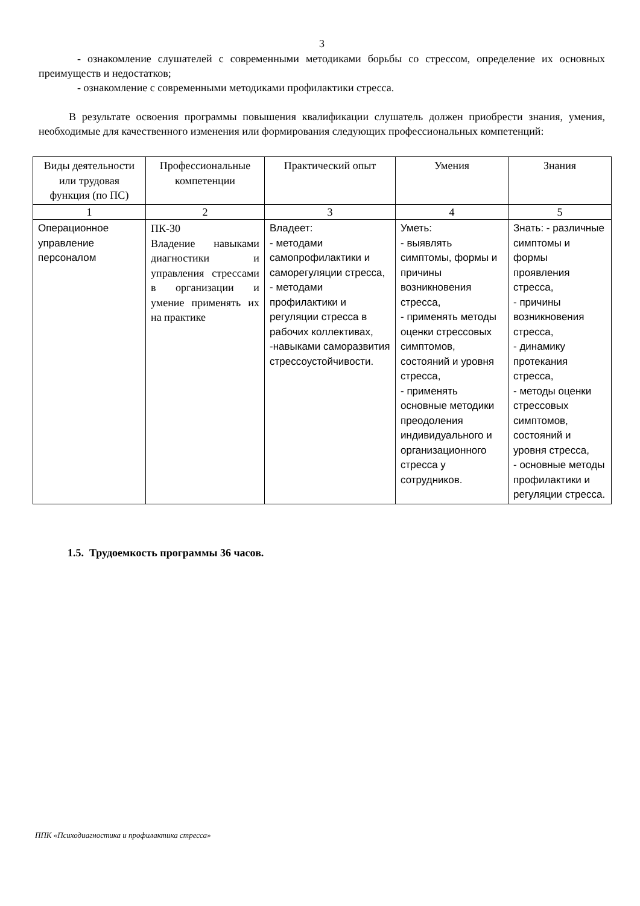3
- ознакомление слушателей с современными методиками борьбы со стрессом, определение их основных преимуществ и недостатков;
- ознакомление с современными методиками профилактики стресса.
В результате освоения программы повышения квалификации слушатель должен приобрести знания, умения, необходимые для качественного изменения или формирования следующих профессиональных компетенций:
| Виды деятельности или трудовая функция (по ПС) | Профессиональные компетенции | Практический опыт | Умения | Знания |
| --- | --- | --- | --- | --- |
| 1 | 2 | 3 | 4 | 5 |
| Операционное управление персоналом | ПК-30 Владение навыками диагностики и управления стрессами в организации и умение применять их на практике | Владеет: - методами самопрофилактики и саморегуляции стресса, - методами профилактики и регуляции стресса в рабочих коллективах, -навыками саморазвития стрессоустойчивости. | Уметь: - выявлять симптомы, формы и причины возникновения стресса, - применять методы оценки стрессовых симптомов, состояний и уровня стресса, - применять основные методики преодоления индивидуального и организационного стресса у сотрудников. | Знать: - различные симптомы и формы проявления стресса, - причины возникновения стресса, - динамику протекания стресса, - методы оценки стрессовых симптомов, состояний и уровня стресса, - основные методы профилактики и регуляции стресса. |
1.5. Трудоемкость программы 36 часов.
ППК «Психодиагностика и профилактика стресса»